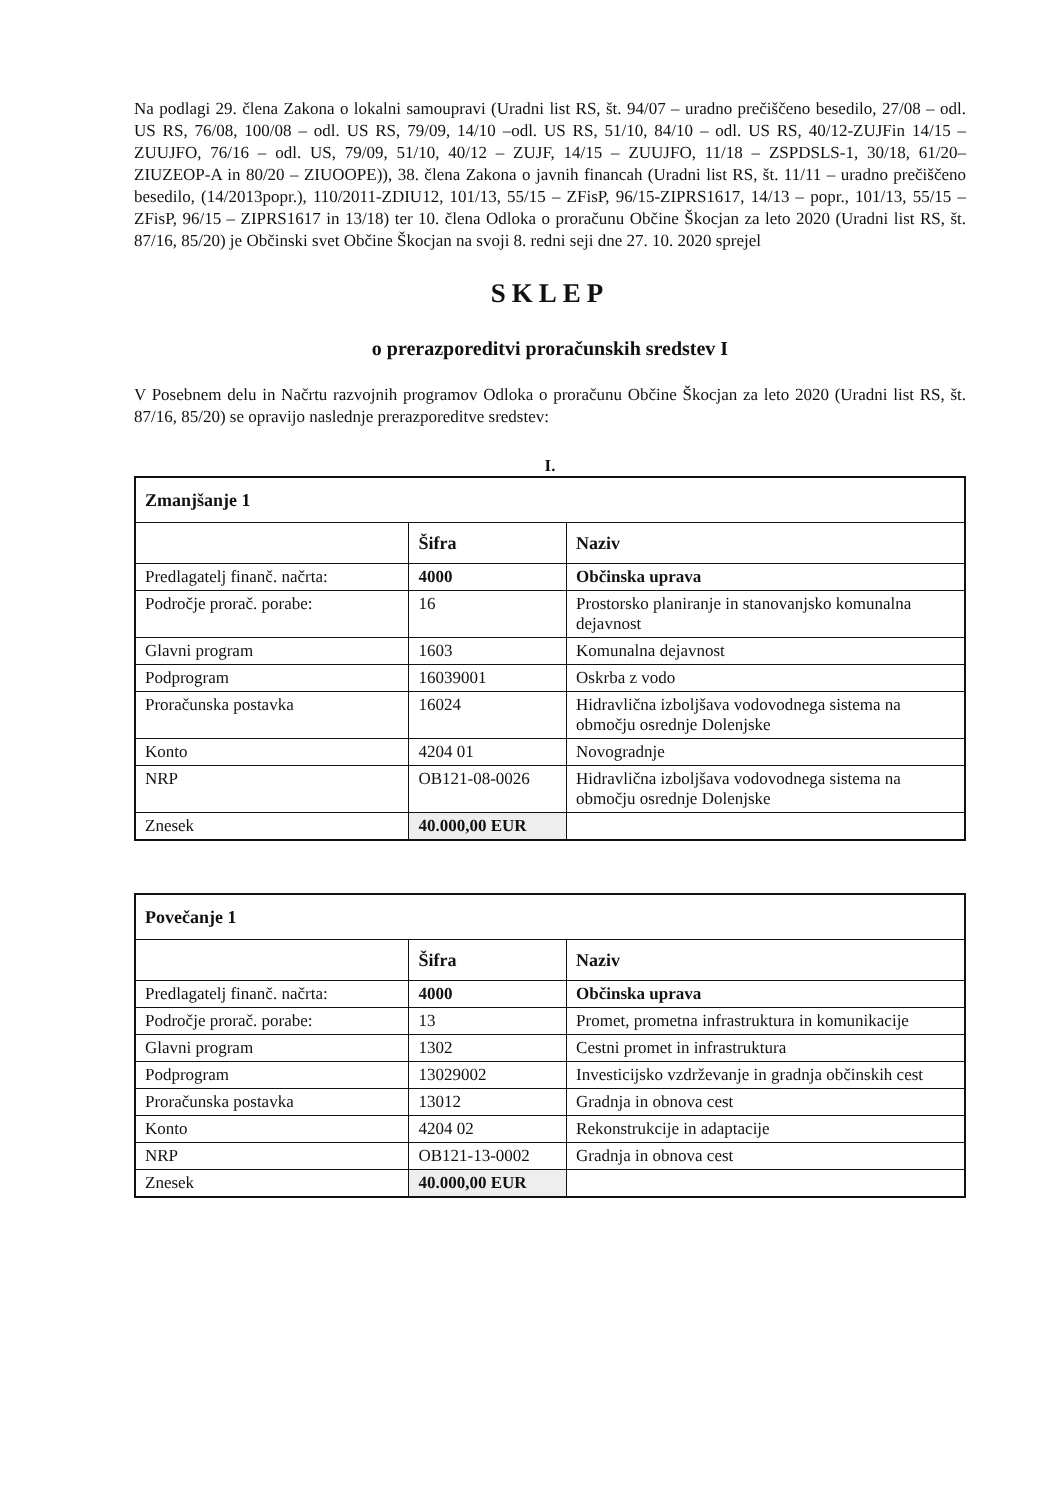Na podlagi 29. člena Zakona o lokalni samoupravi (Uradni list RS, št. 94/07 – uradno prečiščeno besedilo, 27/08 – odl. US RS, 76/08, 100/08 – odl. US RS, 79/09, 14/10 –odl. US RS, 51/10, 84/10 – odl. US RS, 40/12-ZUJFin 14/15 – ZUUJFO, 76/16 – odl. US, 79/09, 51/10, 40/12 – ZUJF, 14/15 – ZUUJFO, 11/18 – ZSPDSLS-1, 30/18, 61/20– ZIUZEOP-A in 80/20 – ZIUOOPE)), 38. člena Zakona o javnih financah (Uradni list RS, št. 11/11 – uradno prečiščeno besedilo, (14/2013popr.), 110/2011-ZDIU12, 101/13, 55/15 – ZFisP, 96/15-ZIPRS1617, 14/13 – popr., 101/13, 55/15 – ZFisP, 96/15 – ZIPRS1617 in 13/18) ter 10. člena Odloka o proračunu Občine Škocjan za leto 2020 (Uradni list RS, št. 87/16, 85/20) je Občinski svet Občine Škocjan na svoji 8. redni seji dne 27. 10. 2020 sprejel
SKLEP
o prerazporeditvi proračunskih sredstev I
V Posebnem delu in Načrtu razvojnih programov Odloka o proračunu Občine Škocjan za leto 2020 (Uradni list RS, št. 87/16, 85/20) se opravijo naslednje prerazporeditve sredstev:
I.
| Zmanjšanje 1 | | |
| | Šifra | Naziv |
| Predlagatelj finanč. načrta: | 4000 | Občinska uprava |
| Področje prorač. porabe: | 16 | Prostorsko planiranje in stanovanjsko komunalna dejavnost |
| Glavni program | 1603 | Komunalna dejavnost |
| Podprogram | 16039001 | Oskrba z vodo |
| Proračunska postavka | 16024 | Hidravlična izboljšava vodovodnega sistema na območju osrednje Dolenjske |
| Konto | 4204 01 | Novogradnje |
| NRP | OB121-08-0026 | Hidravlična izboljšava vodovodnega sistema na območju osrednje Dolenjske |
| Znesek | 40.000,00 EUR | |
| Povečanje 1 | | |
| | Šifra | Naziv |
| Predlagatelj finanč. načrta: | 4000 | Občinska uprava |
| Področje prorač. porabe: | 13 | Promet, prometna infrastruktura in komunikacije |
| Glavni program | 1302 | Cestni promet in infrastruktura |
| Podprogram | 13029002 | Investicijsko vzdrževanje in gradnja občinskih cest |
| Proračunska postavka | 13012 | Gradnja in obnova cest |
| Konto | 4204 02 | Rekonstrukcije in adaptacije |
| NRP | OB121-13-0002 | Gradnja in obnova cest |
| Znesek | 40.000,00 EUR | |